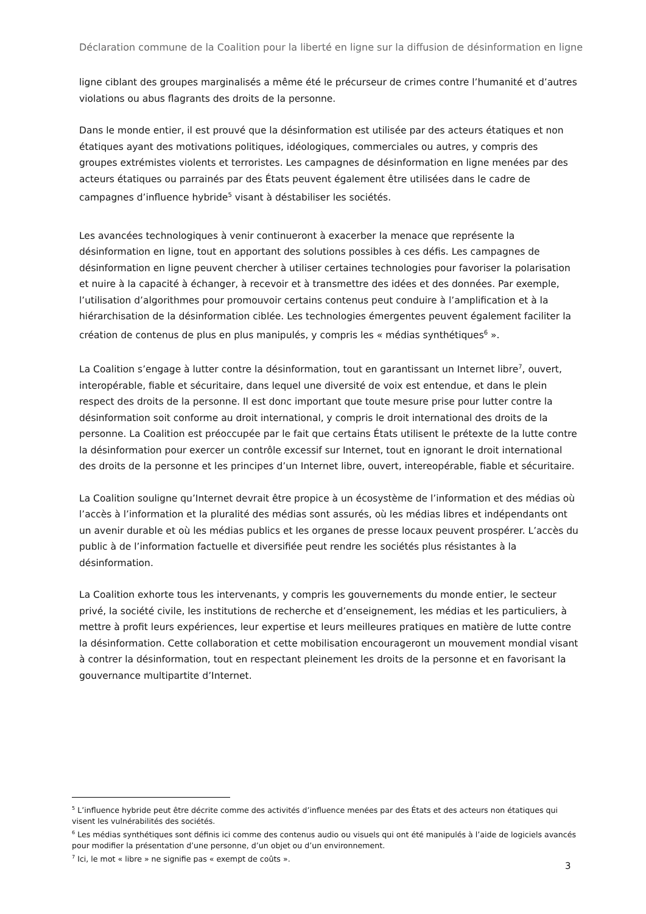Déclaration commune de la Coalition pour la liberté en ligne sur la diffusion de désinformation en ligne
ligne ciblant des groupes marginalisés a même été le précurseur de crimes contre l’humanité et d’autres violations ou abus flagrants des droits de la personne.
Dans le monde entier, il est prouvé que la désinformation est utilisée par des acteurs étatiques et non étatiques ayant des motivations politiques, idéologiques, commerciales ou autres, y compris des groupes extrémistes violents et terroristes. Les campagnes de désinformation en ligne menées par des acteurs étatiques ou parrainés par des États peuvent également être utilisées dans le cadre de campagnes d’influence hybride<sup>5</sup> visant à déstabiliser les sociétés.
Les avancées technologiques à venir continueront à exacerber la menace que représente la désinformation en ligne, tout en apportant des solutions possibles à ces défis. Les campagnes de désinformation en ligne peuvent chercher à utiliser certaines technologies pour favoriser la polarisation et nuire à la capacité à échanger, à recevoir et à transmettre des idées et des données. Par exemple, l’utilisation d’algorithmes pour promouvoir certains contenus peut conduire à l’amplification et à la hiérarchisation de la désinformation ciblée. Les technologies émergentes peuvent également faciliter la création de contenus de plus en plus manipulés, y compris les « médias synthétiques<sup>6</sup> ».
La Coalition s’engage à lutter contre la désinformation, tout en garantissant un Internet libre<sup>7</sup>, ouvert, interopérable, fiable et sécuritaire, dans lequel une diversité de voix est entendue, et dans le plein respect des droits de la personne. Il est donc important que toute mesure prise pour lutter contre la désinformation soit conforme au droit international, y compris le droit international des droits de la personne. La Coalition est préoccupée par le fait que certains États utilisent le prétexte de la lutte contre la désinformation pour exercer un contrôle excessif sur Internet, tout en ignorant le droit international des droits de la personne et les principes d’un Internet libre, ouvert, intereopérable, fiable et sécuritaire.
La Coalition souligne qu’Internet devrait être propice à un écosystème de l’information et des médias où l’accès à l’information et la pluralité des médias sont assurés, où les médias libres et indépendants ont un avenir durable et où les médias publics et les organes de presse locaux peuvent prospérer. L’accès du public à de l’information factuelle et diversifiée peut rendre les sociétés plus résistantes à la désinformation.
La Coalition exhorte tous les intervenants, y compris les gouvernements du monde entier, le secteur privé, la société civile, les institutions de recherche et d’enseignement, les médias et les particuliers, à mettre à profit leurs expériences, leur expertise et leurs meilleures pratiques en matière de lutte contre la désinformation. Cette collaboration et cette mobilisation encourageront un mouvement mondial visant à contrer la désinformation, tout en respectant pleinement les droits de la personne et en favorisant la gouvernance multipartite d’Internet.
<sup>5</sup> L’influence hybride peut être décrite comme des activités d’influence menées par des États et des acteurs non étatiques qui visent les vulnérabilités des sociétés.
<sup>6</sup> Les médias synthétiques sont définis ici comme des contenus audio ou visuels qui ont été manipulés à l’aide de logiciels avancés pour modifier la présentation d’une personne, d’un objet ou d’un environnement.
<sup>7</sup> Ici, le mot « libre » ne signifie pas « exempt de coûts ».
3